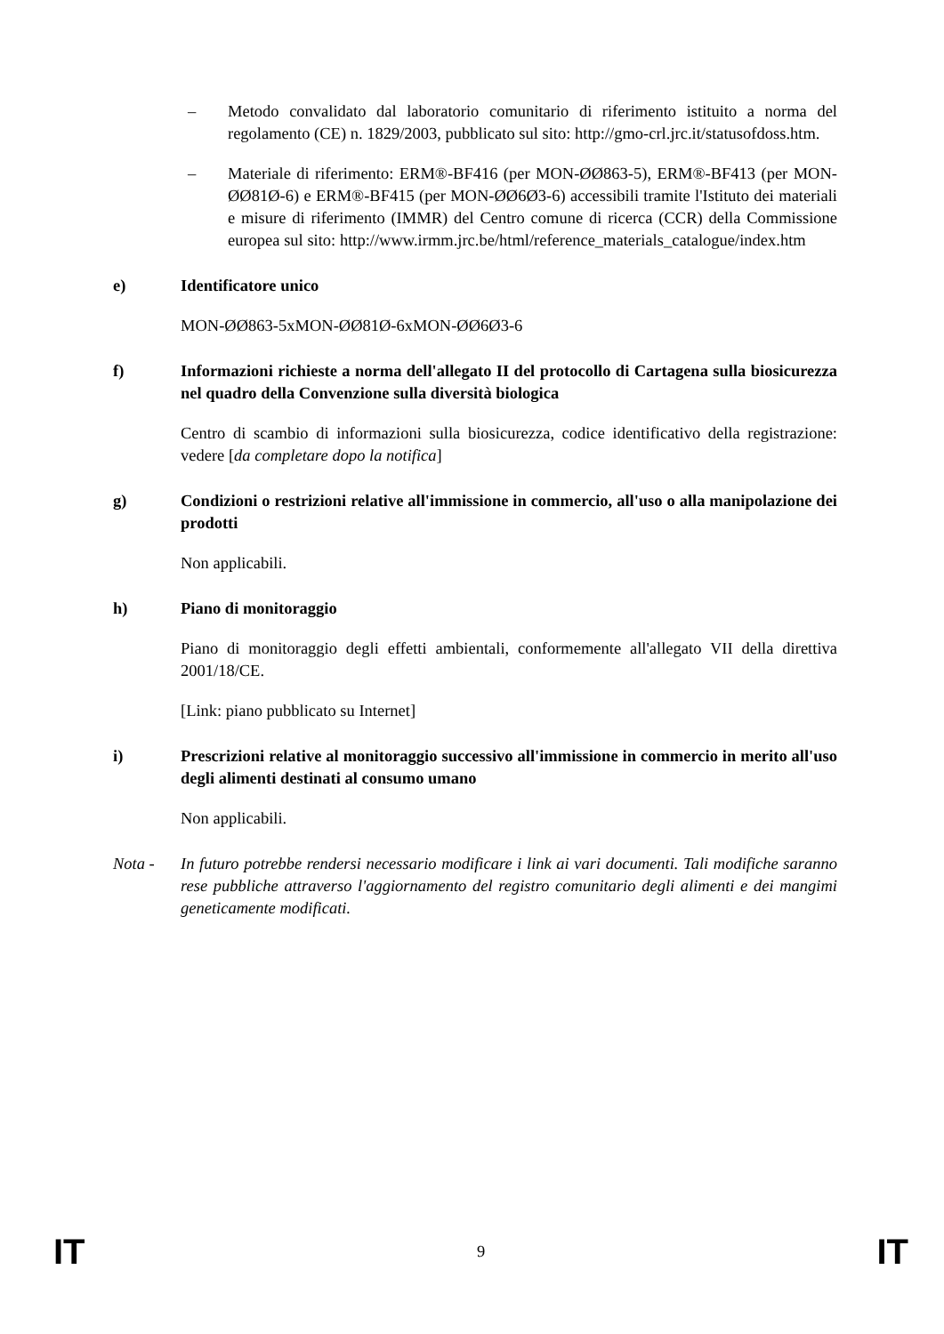– Metodo convalidato dal laboratorio comunitario di riferimento istituito a norma del regolamento (CE) n. 1829/2003, pubblicato sul sito: http://gmo-crl.jrc.it/statusofdoss.htm.
– Materiale di riferimento: ERM®-BF416 (per MON-ØØ863-5), ERM®-BF413 (per MON-ØØ81Ø-6) e ERM®-BF415 (per MON-ØØ6Ø3-6) accessibili tramite l'Istituto dei materiali e misure di riferimento (IMMR) del Centro comune di ricerca (CCR) della Commissione europea sul sito: http://www.irmm.jrc.be/html/reference_materials_catalogue/index.htm
e) Identificatore unico
MON-ØØ863-5xMON-ØØ81Ø-6xMON-ØØ6Ø3-6
f) Informazioni richieste a norma dell'allegato II del protocollo di Cartagena sulla biosicurezza nel quadro della Convenzione sulla diversità biologica
Centro di scambio di informazioni sulla biosicurezza, codice identificativo della registrazione: vedere [da completare dopo la notifica]
g) Condizioni o restrizioni relative all'immissione in commercio, all'uso o alla manipolazione dei prodotti
Non applicabili.
h) Piano di monitoraggio
Piano di monitoraggio degli effetti ambientali, conformemente all'allegato VII della direttiva 2001/18/CE.
[Link: piano pubblicato su Internet]
i) Prescrizioni relative al monitoraggio successivo all'immissione in commercio in merito all'uso degli alimenti destinati al consumo umano
Non applicabili.
Nota - In futuro potrebbe rendersi necessario modificare i link ai vari documenti. Tali modifiche saranno rese pubbliche attraverso l'aggiornamento del registro comunitario degli alimenti e dei mangimi geneticamente modificati.
IT 9 IT